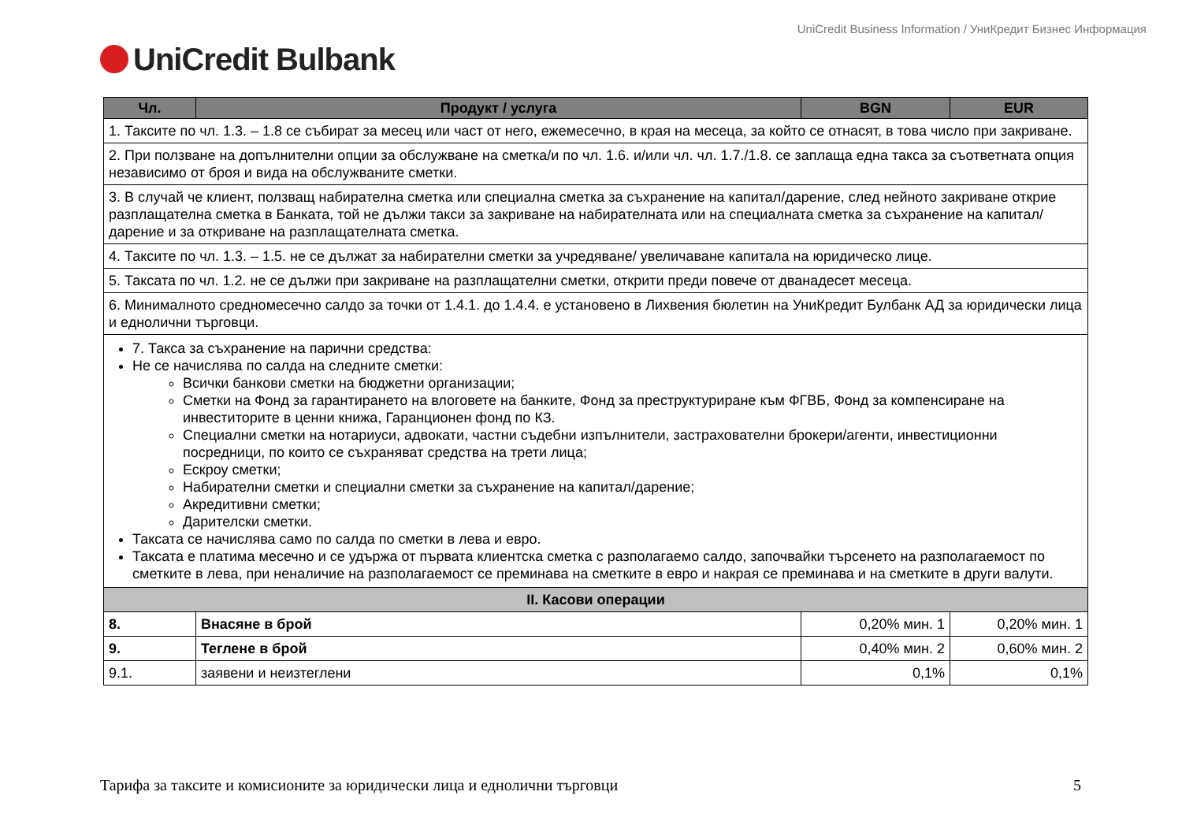UniCredit Business Information / УниКредит Бизнес Информация
UniCredit Bulbank
| Чл. | Продукт / услуга | BGN | EUR |
| --- | --- | --- | --- |
| 1. Таксите по чл. 1.3. – 1.8 се събират за месец или част от него, ежемесечно, в края на месеца, за който се отнасят, в това число при закриване. | | | |
| 2. При ползване на допълнителни опции за обслужване на сметка/и по чл. 1.6. и/или чл. чл. 1.7./1.8. се заплаща една такса за съответната опция независимо от броя и вида на обслужваните сметки. | | | |
| 3. В случай че клиент, ползващ набирателна сметка или специална сметка за съхранение на капитал/дарение, след нейното закриване открие разплащателна сметка в Банката, той не дължи такси за закриване на набирателната или на специалната сметка за съхранение на капитал/дарение и за откриване на разплащателната сметка. | | | |
| 4. Таксите по чл. 1.3. – 1.5. не се дължат за набирателни сметки за учредяване/ увеличаване капитала на юридическо лице. | | | |
| 5. Таксата по чл. 1.2. не се дължи при закриване на разплащателни сметки, открити преди повече от дванадесет месеца. | | | |
| 6. Минималното средномесечно салдо за точки от 1.4.1. до 1.4.4. е установено в Лихвения бюлетин на УниКредит Булбанк АД за юридически лица и еднолични търговци. | | | |
| 7. Такса за съхранение на парични средства: Не се начислява по салда на следните сметки: Всички банкови сметки на бюджетни организации; Сметки на Фонд за гарантирането на влоговете на банките, Фонд за преструктуриране към ФГВБ, Фонд за компенсиране на инвеститорите в ценни книжа, Гаранционен фонд по КЗ. Специални сметки на нотариуси, адвокати, частни съдебни изпълнители, застрахователни брокери/агенти, инвестиционни посредници, по които се съхраняват средства на трети лица; Ескроу сметки; Набирателни сметки и специални сметки за съхранение на капитал/дарение; Акредитивни сметки; Дарителски сметки. Таксата се начислява само по салда по сметки в лева и евро. Таксата е платима месечно и се удържа от първата клиентска сметка с разполагаемо салдо, започвайки търсенето на разполагаемост по сметките в лева, при неналичие на разполагаемост се преминава на сметките в евро и накрая се преминава и на сметките в други валути. | | | |
| II. Касови операции | | | |
| 8. | Внасяне в брой | 0,20% мин. 1 | 0,20% мин. 1 |
| 9. | Теглене в брой | 0,40% мин. 2 | 0,60% мин. 2 |
| 9.1. | заявени и неизтеглени | 0,1% | 0,1% |
Тарифа за таксите и комисионите за юридически лица и еднолични търговци 5